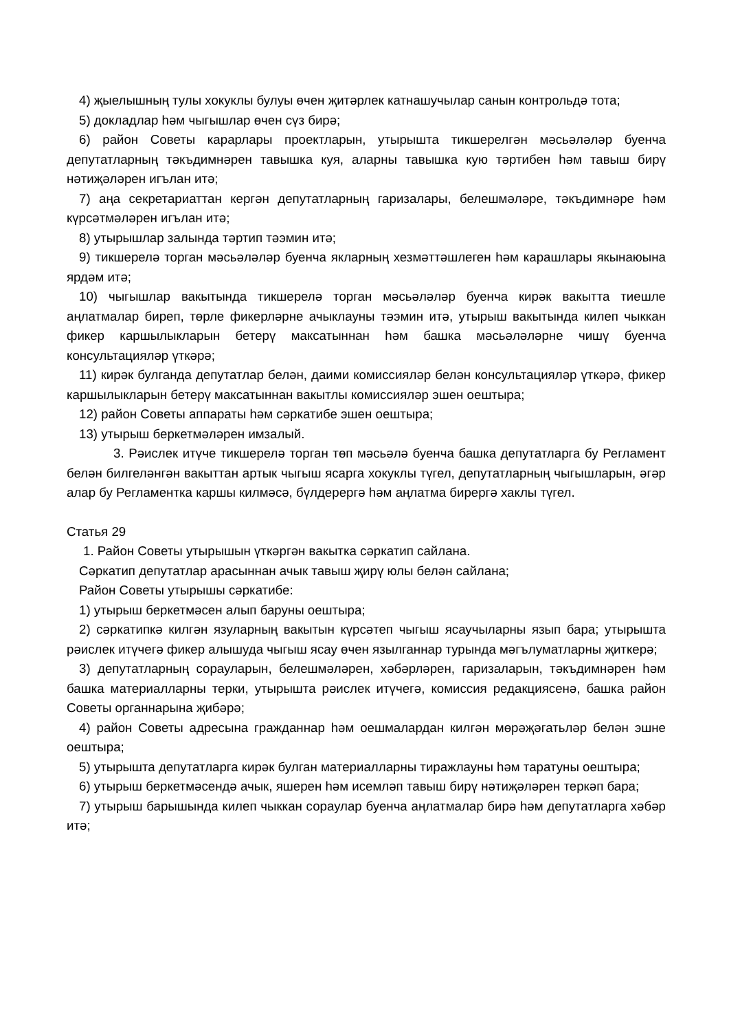4) җыелышның тулы хокуклы булуы өчен җитәрлек катнашучылар санын контрольдә тота;
5) докладлар һәм чыгышлар өчен сүз бирә;
6) район Советы карарлары проектларын, утырышта тикшерелгән мәсьәләләр буенча депутатларның тәкъдимнәрен тавышка куя, аларны тавышка кую тәртибен һәм тавыш бирү нәтиҗәләрен игълан итә;
7) аңа секретариаттан кергән депутатларның гаризалары, белешмәләре, тәкъдимнәре һәм күрсәтмәләрен игълан итә;
8) утырышлар залында тәртип тәэмин итә;
9) тикшерелә торган мәсьәләләр буенча якларның хезмәттәшлеген һәм карашлары якынаюына ярдәм итә;
10) чыгышлар вакытында тикшерелә торган мәсьәләләр буенча кирәк вакытта тиешле аңлатмалар биреп, төрле фикерләрне ачыклауны тәэмин итә, утырыш вакытында килеп чыккан фикер каршылыкларын бетерү максатыннан һәм башка мәсьәләләрне чишү буенча консультацияләр үткәрә;
11) кирәк булганда депутатлар белән, даими комиссияләр белән консультацияләр үткәрә, фикер каршылыкларын бетерү максатыннан вакытлы комиссияләр эшен оештыра;
12) район Советы аппараты һәм сәркатибе эшен оештыра;
13) утырыш беркетмәләрен имзалый.
3. Рәислек итүче тикшерелә торган төп мәсьәлә буенча башка депутатларга бу Регламент белән билгеләнгән вакыттан артык чыгыш ясарга хокуклы түгел, депутатларның чыгышларын, әгәр алар бу Регламентка каршы килмәсә, бүлдерергә һәм аңлатма бирергә хаклы түгел.
Статья 29
1. Район Советы утырышын үткәргән вакытка сәркатип сайлана.
Сәркатип депутатлар арасыннан ачык тавыш җирү юлы белән сайлана;
Район Советы утырышы сәркатибе:
1) утырыш беркетмәсен алып баруны оештыра;
2) сәркатипкә килгән язуларның вакытын күрсәтеп чыгыш ясаучыларны язып бара; утырышта рәислек итүчегә фикер алышуда чыгыш ясау өчен язылганнар турында мәгълуматларны җиткерә;
3) депутатларның сорауларын, белешмәләрен, хәбәрләрен, гаризаларын, тәкъдимнәрен һәм башка материалларны терки, утырышта рәислек итүчегә, комиссия редакциясенә, башка район Советы органнарына җибәрә;
4) район Советы адресына гражданнар һәм оешмалардан килгән мөрәҗәгатьләр белән эшне оештыра;
5) утырышта депутатларга кирәк булган материалларны тиражлауны һәм таратуны оештыра;
6) утырыш беркетмәсендә ачык, яшерен һәм исемләп тавыш бирү нәтиҗәләрен теркәп бара;
7) утырыш барышында килеп чыккан сораулар буенча аңлатмалар бирә һәм депутатларга хәбәр итә;